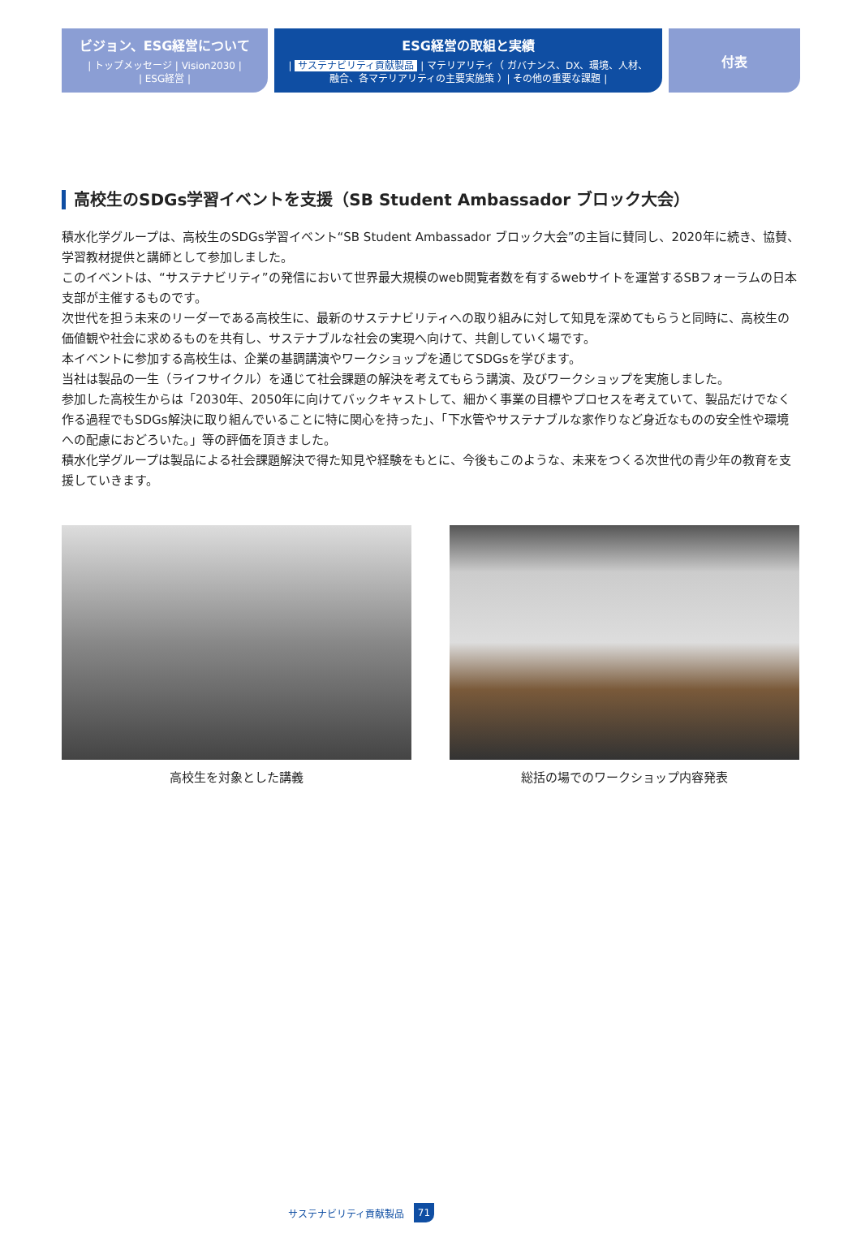ビジョン、ESG経営について
| トップメッセージ | Vision2030 |
| ESG経営 |
ESG経営の取組と実績
| サステナビリティ貢献製品 | マテリアリティ（ ガバナンス、DX、環境、人材、
融合、各マテリアリティの主要実施策 ）| その他の重要な課題 |
付表
高校生のSDGs学習イベントを支援（SB Student Ambassador ブロック大会）
積水化学グループは、高校生のSDGs学習イベント“SB Student Ambassador ブロック大会”の主旨に賛同し、2020年に続き、協賛、学習教材提供と講師として参加しました。
このイベントは、“サステナビリティ”の発信において世界最大規模のweb閲覧者数を有するwebサイトを運営するSBフォーラムの日本支部が主催するものです。
次世代を担う未来のリーダーである高校生に、最新のサステナビリティへの取り組みに対して知見を深めてもらうと同時に、高校生の価値観や社会に求めるものを共有し、サステナブルな社会の実現へ向けて、共創していく場です。
本イベントに参加する高校生は、企業の基調講演やワークショップを通じてSDGsを学びます。
当社は製品の一生（ライフサイクル）を通じて社会課題の解決を考えてもらう講演、及びワークショップを実施しました。
参加した高校生からは「2030年、2050年に向けてバックキャストして、細かく事業の目標やプロセスを考えていて、製品だけでなく作る過程でもSDGs解決に取り組んでいることに特に関心を持った」、「下水管やサステナブルな家作りなど身近なものの安全性や環境への配慮におどろいた。」等の評価を頂きました。
積水化学グループは製品による社会課題解決で得た知見や経験をもとに、今後もこのような、未来をつくる次世代の青少年の教育を支援していきます。
高校生を対象とした講義 総括の場でのワークショップ内容発表
サステナビリティ貢献製品 71